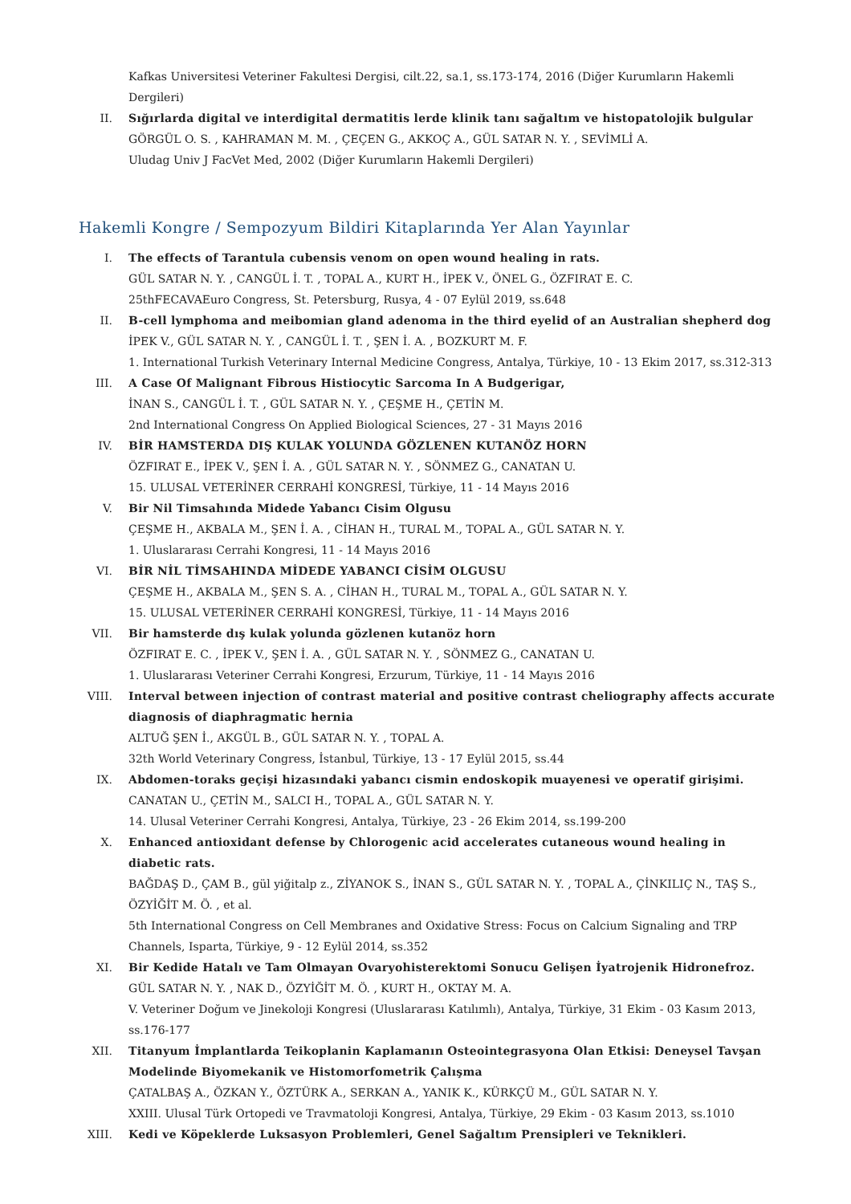Kafkas Universitesi Veteriner Fakultesi Dergisi, cilt.22, sa.1, ss.173-174, 2016 (Diğer Kurumların Hakemli Dergileri)
II. Sığırlarda digital ve interdigital dermatitis lerde klinik tanı sağaltım ve histopatolojik bulgular
GÖRGÜL O. S. , KAHRAMAN M. M. , ÇEÇEN G., AKKOÇ A., GÜL SATAR N. Y. , SEVİMLİ A.
Uludag Univ J FacVet Med, 2002 (Diğer Kurumların Hakemli Dergileri)
Hakemli Kongre / Sempozyum Bildiri Kitaplarında Yer Alan Yayınlar
I. The effects of Tarantula cubensis venom on open wound healing in rats.
GÜL SATAR N. Y. , CANGÜL İ. T. , TOPAL A., KURT H., İPEK V., ÖNEL G., ÖZFIRAT E. C.
25thFECAVAEuro Congress, St. Petersburg, Rusya, 4 - 07 Eylül 2019, ss.648
II. B-cell lymphoma and meibomian gland adenoma in the third eyelid of an Australian shepherd dog
İPEK V., GÜL SATAR N. Y. , CANGÜL İ. T. , ŞEN İ. A. , BOZKURT M. F.
1. International Turkish Veterinary Internal Medicine Congress, Antalya, Türkiye, 10 - 13 Ekim 2017, ss.312-313
III. A Case Of Malignant Fibrous Histiocytic Sarcoma In A Budgerigar,
İNAN S., CANGÜL İ. T. , GÜL SATAR N. Y. , ÇEŞME H., ÇETİN M.
2nd International Congress On Applied Biological Sciences, 27 - 31 Mayıs 2016
IV. BİR HAMSTERDA DIŞ KULAK YOLUNDA GÖZLENEN KUTANÖZ HORN
ÖZFIRAT E., İPEK V., ŞEN İ. A. , GÜL SATAR N. Y. , SÖNMEZ G., CANATAN U.
15. ULUSAL VETERİNER CERRAHİ KONGRESİ, Türkiye, 11 - 14 Mayıs 2016
V. Bir Nil Timsahında Midede Yabancı Cisim Olgusu
ÇEŞME H., AKBALA M., ŞEN İ. A. , CİHAN H., TURAL M., TOPAL A., GÜL SATAR N. Y.
1. Uluslararası Cerrahi Kongresi, 11 - 14 Mayıs 2016
VI. BİR NİL TİMSAHINDA MİDEDE YABANCI CİSİM OLGUSU
ÇEŞME H., AKBALA M., ŞEN S. A. , CİHAN H., TURAL M., TOPAL A., GÜL SATAR N. Y.
15. ULUSAL VETERİNER CERRAHİ KONGRESİ, Türkiye, 11 - 14 Mayıs 2016
VII. Bir hamsterde dış kulak yolunda gözlenen kutanöz horn
ÖZFIRAT E. C. , İPEK V., ŞEN İ. A. , GÜL SATAR N. Y. , SÖNMEZ G., CANATAN U.
1. Uluslararası Veteriner Cerrahi Kongresi, Erzurum, Türkiye, 11 - 14 Mayıs 2016
VIII. Interval between injection of contrast material and positive contrast cheliography affects accurate diagnosis of diaphragmatic hernia
ALTUĞ ŞEN İ., AKGÜL B., GÜL SATAR N. Y. , TOPAL A.
32th World Veterinary Congress, İstanbul, Türkiye, 13 - 17 Eylül 2015, ss.44
IX. Abdomen-toraks geçişi hizasındaki yabancı cismin endoskopik muayenesi ve operatif girişimi.
CANATAN U., ÇETİN M., SALCI H., TOPAL A., GÜL SATAR N. Y.
14. Ulusal Veteriner Cerrahi Kongresi, Antalya, Türkiye, 23 - 26 Ekim 2014, ss.199-200
X. Enhanced antioxidant defense by Chlorogenic acid accelerates cutaneous wound healing in diabetic rats.
BAĞDAŞ D., ÇAM B., gül yiğitalp z., ZİYANOK S., İNAN S., GÜL SATAR N. Y. , TOPAL A., ÇİNKILIÇ N., TAŞ S., ÖZYİĞİT M. Ö. , et al.
5th International Congress on Cell Membranes and Oxidative Stress: Focus on Calcium Signaling and TRP Channels, Isparta, Türkiye, 9 - 12 Eylül 2014, ss.352
XI. Bir Kedide Hatalı ve Tam Olmayan Ovaryohisterektomi Sonucu Gelişen İyatrojenik Hidronefroz.
GÜL SATAR N. Y. , NAK D., ÖZYİĞİT M. Ö. , KURT H., OKTAY M. A.
V. Veteriner Doğum ve Jinekoloji Kongresi (Uluslararası Katılımlı), Antalya, Türkiye, 31 Ekim - 03 Kasım 2013, ss.176-177
XII. Titanyum İmplantlarda Teikoplanin Kaplamanın Osteointegrasyona Olan Etkisi: Deneysel Tavşan Modelinde Biyomekanik ve Histomorfometrik Çalışma
ÇATALBAŞ A., ÖZKAN Y., ÖZTÜRK A., SERKAN A., YANIK K., KÜRKÇÜ M., GÜL SATAR N. Y.
XXIII. Ulusal Türk Ortopedi ve Travmatoloji Kongresi, Antalya, Türkiye, 29 Ekim - 03 Kasım 2013, ss.1010
XIII. Kedi ve Köpeklerde Luksasyon Problemleri, Genel Sağaltım Prensipleri ve Teknikleri.